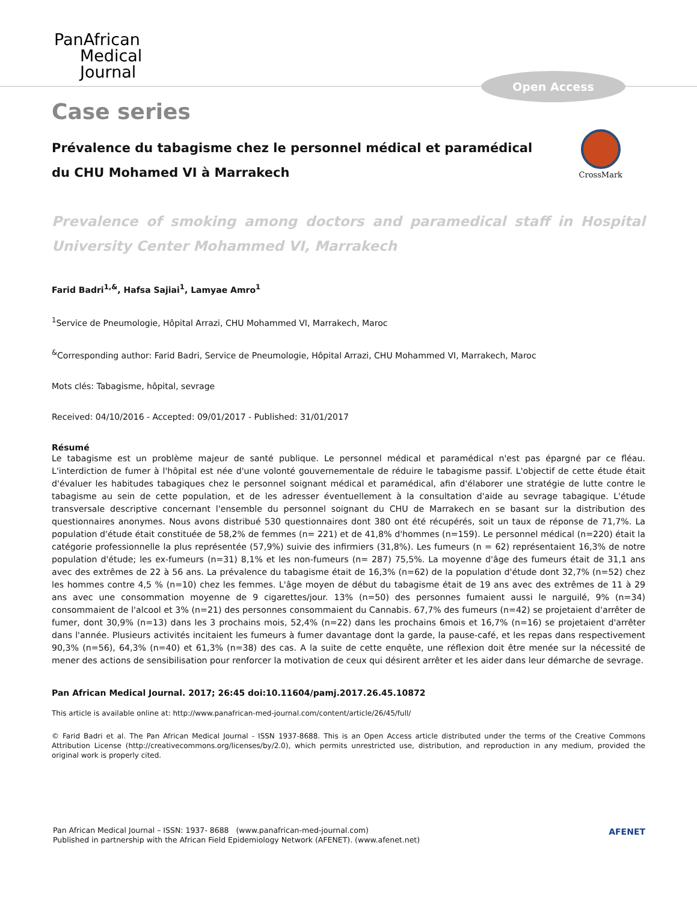PanAfrican
Medical
Journal
Open Access
Case series
CrossMark
Prévalence du tabagisme chez le personnel médical et paramédical du CHU Mohamed VI à Marrakech
Prevalence of smoking among doctors and paramedical staff in Hospital University Center Mohammed VI, Marrakech
Farid Badri<sup>1,&</sup>, Hafsa Sajiai<sup>1</sup>, Lamyae Amro<sup>1</sup>
<sup>1</sup> Service de Pneumologie, Hôpital Arrazi, CHU Mohammed VI, Marrakech, Maroc
<sup>&</sup>Corresponding author: Farid Badri, Service de Pneumologie, Hôpital Arrazi, CHU Mohammed VI, Marrakech, Maroc
Mots clés: Tabagisme, hôpital, sevrage
Received: 04/10/2016 - Accepted: 09/01/2017 - Published: 31/01/2017
Résumé
Le tabagisme est un problème majeur de santé publique. Le personnel médical et paramédical n'est pas épargné par ce fléau. L'interdiction de fumer à l'hôpital est née d'une volonté gouvernementale de réduire le tabagisme passif. L'objectif de cette étude était d'évaluer les habitudes tabagiques chez le personnel soignant médical et paramédical, afin d'élaborer une stratégie de lutte contre le tabagisme au sein de cette population, et de les adresser éventuellement à la consultation d'aide au sevrage tabagique. L'étude transversale descriptive concernant l'ensemble du personnel soignant du CHU de Marrakech en se basant sur la distribution des questionnaires anonymes. Nous avons distribué 530 questionnaires dont 380 ont été récupérés, soit un taux de réponse de 71,7%. La population d'étude était constituée de 58,2% de femmes (n= 221) et de 41,8% d'hommes (n=159). Le personnel médical (n=220) était la catégorie professionnelle la plus représentée (57,9%) suivie des infirmiers (31,8%). Les fumeurs (n = 62) représentaient 16,3% de notre population d'étude; les ex-fumeurs (n=31) 8,1% et les non-fumeurs (n= 287) 75,5%. La moyenne d'âge des fumeurs était de 31,1 ans avec des extrêmes de 22 à 56 ans. La prévalence du tabagisme était de 16,3% (n=62) de la population d'étude dont 32,7% (n=52) chez les hommes contre 4,5 % (n=10) chez les femmes. L'âge moyen de début du tabagisme était de 19 ans avec des extrêmes de 11 à 29 ans avec une consommation moyenne de 9 cigarettes/jour. 13% (n=50) des personnes fumaient aussi le narguilé, 9% (n=34) consommaient de l'alcool et 3% (n=21) des personnes consommaient du Cannabis. 67,7% des fumeurs (n=42) se projetaient d'arrêter de fumer, dont 30,9% (n=13) dans les 3 prochains mois, 52,4% (n=22) dans les prochains 6mois et 16,7% (n=16) se projetaient d'arrêter dans l'année. Plusieurs activités incitaient les fumeurs à fumer davantage dont la garde, la pause-café, et les repas dans respectivement 90,3% (n=56), 64,3% (n=40) et 61,3% (n=38) des cas. A la suite de cette enquête, une réflexion doit être menée sur la nécessité de mener des actions de sensibilisation pour renforcer la motivation de ceux qui désirent arrêter et les aider dans leur démarche de sevrage.
Pan African Medical Journal. 2017; 26:45 doi:10.11604/pamj.2017.26.45.10872
This article is available online at: http://www.panafrican-med-journal.com/content/article/26/45/full/
© Farid Badri et al. The Pan African Medical Journal - ISSN 1937-8688. This is an Open Access article distributed under the terms of the Creative Commons Attribution License (http://creativecommons.org/licenses/by/2.0), which permits unrestricted use, distribution, and reproduction in any medium, provided the original work is properly cited.
Pan African Medical Journal – ISSN: 1937- 8688 (www.panafrican-med-journal.com)
Published in partnership with the African Field Epidemiology Network (AFENET). (www.afenet.net)
AFENET